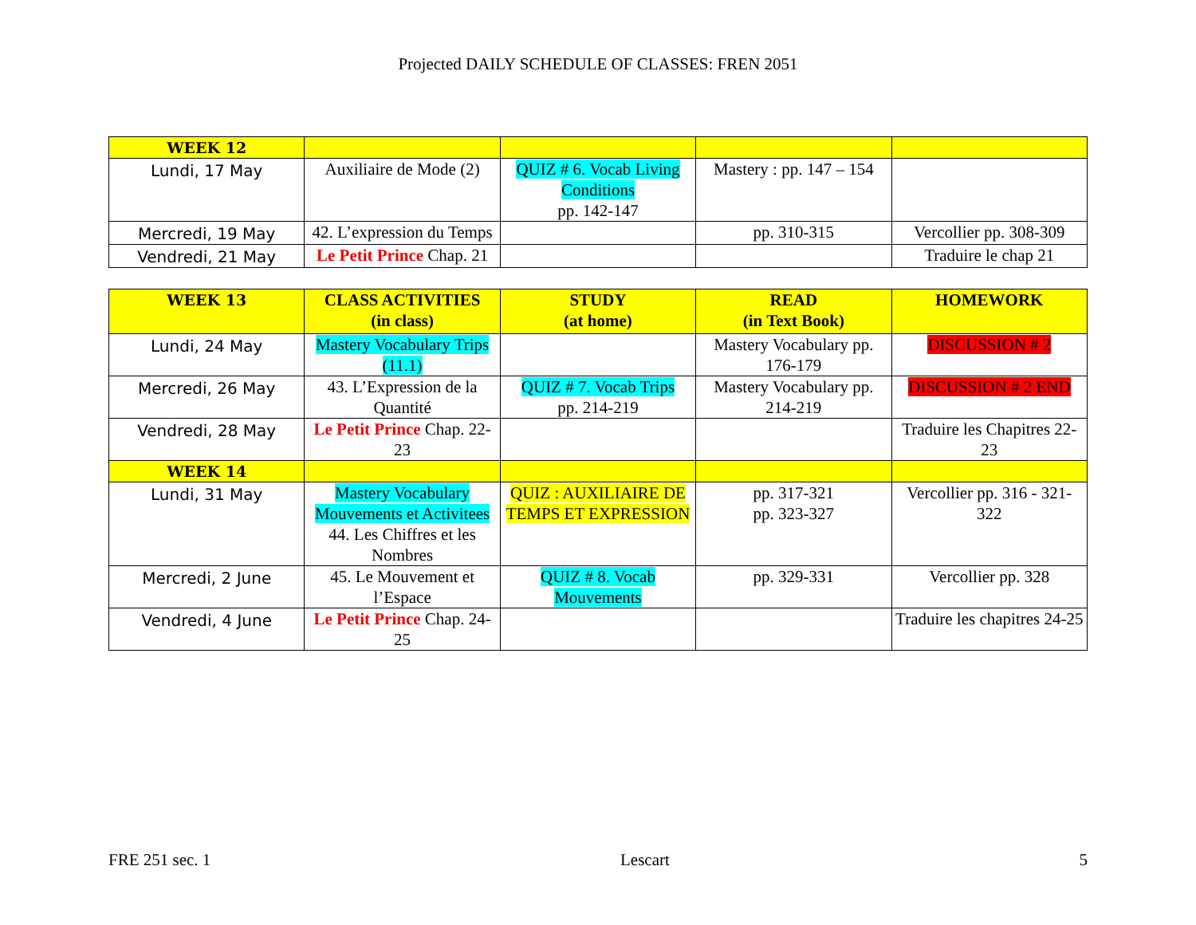Projected DAILY SCHEDULE OF CLASSES: FREN 2051
| WEEK 12 | | | | |
| --- | --- | --- | --- | --- |
| Lundi, 17 May | Auxiliaire de Mode (2) | QUIZ # 6. Vocab Living Conditions pp. 142-147 | Mastery : pp. 147 – 154 | |
| Mercredi, 19 May | 42. L’expression du Temps | | pp. 310-315 | Vercollier pp. 308-309 |
| Vendredi, 21 May | Le Petit Prince Chap. 21 | | | Traduire le chap 21 |
| WEEK 13 | CLASS ACTIVITIES (in class) | STUDY (at home) | READ (in Text Book) | HOMEWORK |
| --- | --- | --- | --- | --- |
| Lundi, 24 May | Mastery Vocabulary Trips (11.1) | | Mastery Vocabulary pp. 176-179 | DISCUSSION # 2 |
| Mercredi, 26 May | 43. L’Expression de la Quantité | QUIZ # 7. Vocab Trips pp. 214-219 | Mastery Vocabulary pp. 214-219 | DISCUSSION # 2 END |
| Vendredi, 28 May | Le Petit Prince Chap. 22-23 | | | Traduire les Chapitres 22-23 |
| WEEK 14 | | | | |
| Lundi, 31 May | Mastery Vocabulary Mouvements et Activitees 44. Les Chiffres et les Nombres | QUIZ : AUXILIAIRE DE TEMPS ET EXPRESSION | pp. 317-321 pp. 323-327 | Vercollier pp. 316 - 321-322 |
| Mercredi, 2 June | 45. Le Mouvement et l’Espace | QUIZ # 8. Vocab Mouvements | pp. 329-331 | Vercollier pp. 328 |
| Vendredi, 4 June | Le Petit Prince Chap. 24-25 | | | Traduire les chapitres 24-25 |
FRE 251 sec. 1 Lescart 5